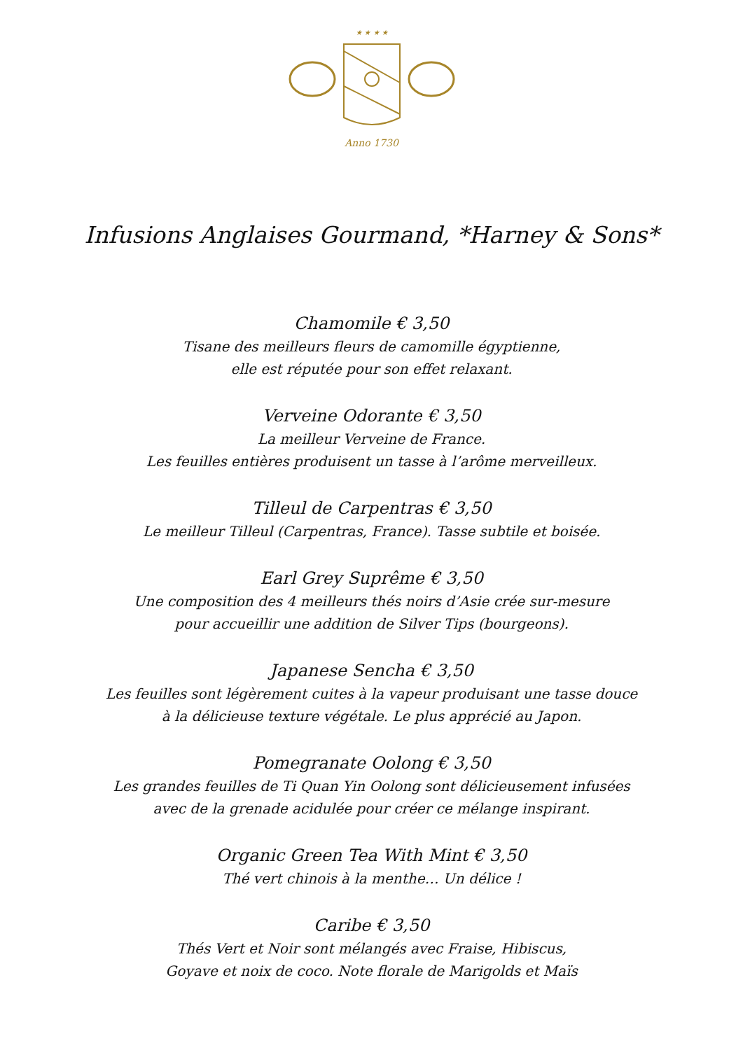★ ★ ★ ★
Anno 1730
Infusions Anglaises Gourmand, *Harney & Sons*
Chamomile € 3,50
Tisane des meilleurs fleurs de camomille égyptienne,
elle est réputée pour son effet relaxant.
Verveine Odorante € 3,50
La meilleur Verveine de France.
Les feuilles entières produisent un tasse à l’arôme merveilleux.
Tilleul de Carpentras € 3,50
Le meilleur Tilleul (Carpentras, France). Tasse subtile et boisée.
Earl Grey Suprême € 3,50
Une composition des 4 meilleurs thés noirs d’Asie crée sur-mesure
pour accueillir une addition de Silver Tips (bourgeons).
Japanese Sencha € 3,50
Les feuilles sont légèrement cuites à la vapeur produisant une tasse douce
à la délicieuse texture végétale. Le plus apprécié au Japon.
Pomegranate Oolong € 3,50
Les grandes feuilles de Ti Quan Yin Oolong sont délicieusement infusées
avec de la grenade acidulée pour créer ce mélange inspirant.
Organic Green Tea With Mint € 3,50
Thé vert chinois à la menthe… Un délice !
Caribe € 3,50
Thés Vert et Noir sont mélangés avec Fraise, Hibiscus,
Goyave et noix de coco. Note florale de Marigolds et Maïs